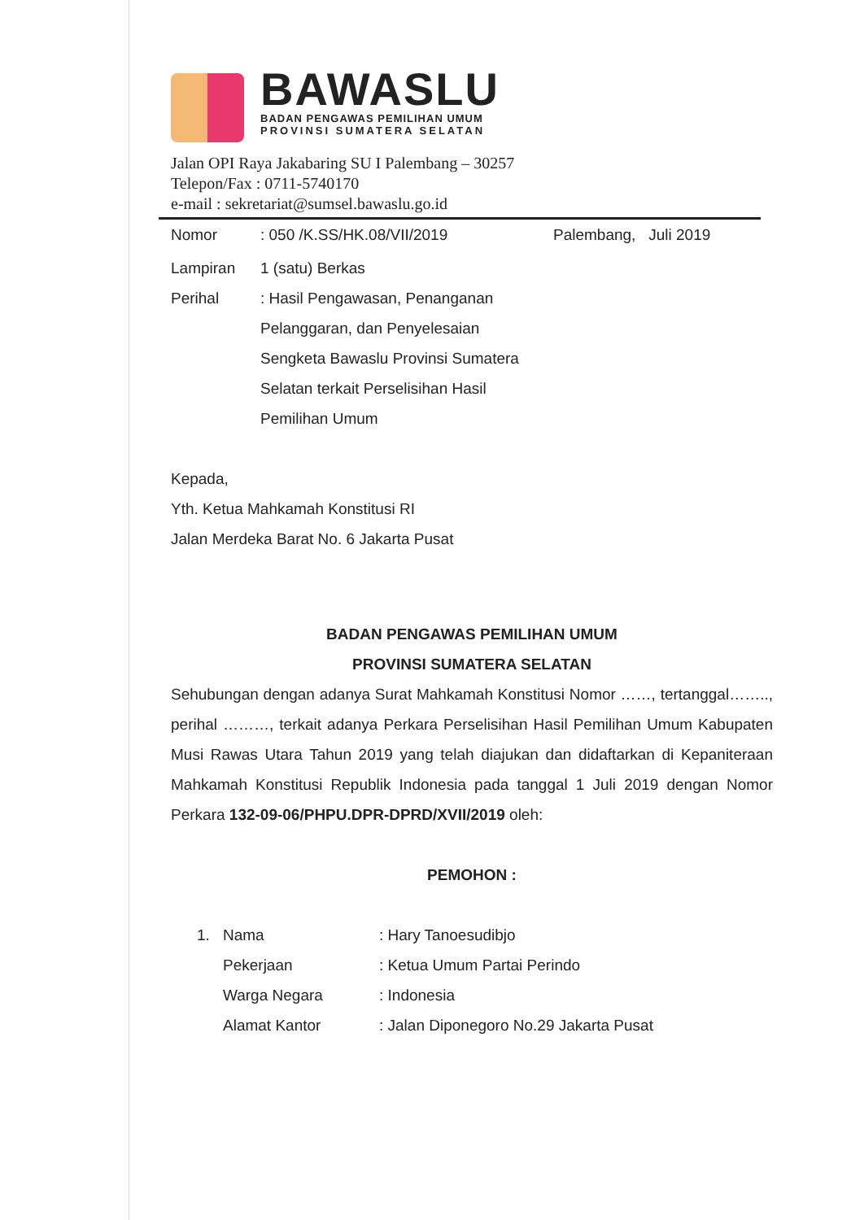BAWASLU
BADAN PENGAWAS PEMILIHAN UMUM
PROVINSI SUMATERA SELATAN
Jalan OPI Raya Jakabaring SU I Palembang – 30257
Telepon/Fax : 0711-5740170
e-mail : sekretariat@sumsel.bawaslu.go.id
Nomor: 050 /K.SS/HK.08/VII/2019 Palembang, Juli 2019
Lampiran 1 (satu) Berkas
Perihal: Hasil Pengawasan, Penanganan Pelanggaran, dan Penyelesaian Sengketa Bawaslu Provinsi Sumatera Selatan terkait Perselisihan Hasil Pemilihan Umum
Kepada,
Yth. Ketua Mahkamah Konstitusi RI
Jalan Merdeka Barat No. 6 Jakarta Pusat
BADAN PENGAWAS PEMILIHAN UMUM
PROVINSI SUMATERA SELATAN
Sehubungan dengan adanya Surat Mahkamah Konstitusi Nomor ……, tertanggal…….., perihal ………, terkait adanya Perkara Perselisihan Hasil Pemilihan Umum Kabupaten Musi Rawas Utara Tahun 2019 yang telah diajukan dan didaftarkan di Kepaniteraan Mahkamah Konstitusi Republik Indonesia pada tanggal 1 Juli 2019 dengan Nomor Perkara 132-09-06/PHPU.DPR-DPRD/XVII/2019 oleh:
PEMOHON :
1. Nama: Hary Tanoesudibjo
Pekerjaan: Ketua Umum Partai Perindo
Warga Negara: Indonesia
Alamat Kantor: Jalan Diponegoro No.29 Jakarta Pusat